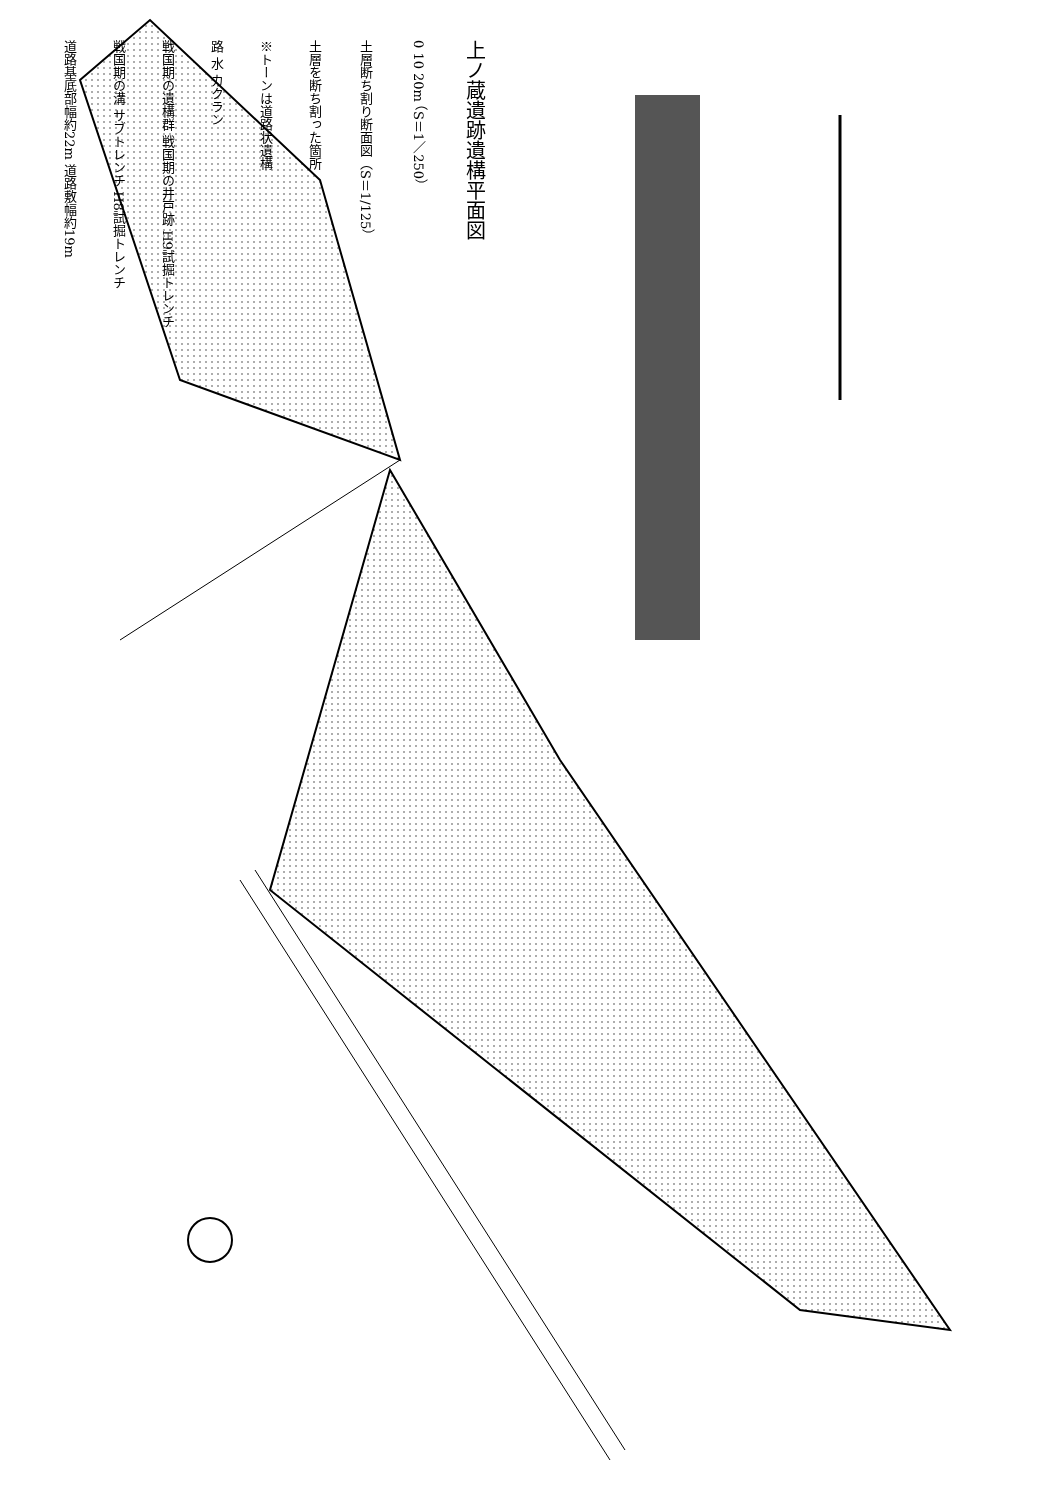道路基底部幅約22m 道路敷幅約19m
戦国期の溝 サブトレンチ H8試掘トレンチ
戦国期の遺構群 戦国期の井戸跡 H9試掘トレンチ
路 水 カクラン
※トーンは道路状遺構
土層を断ち割った箇所
土層断ち割り断面図（S＝1/125）
0 10 20m （S＝1／250）
上ノ蔵遺跡遺構平面図